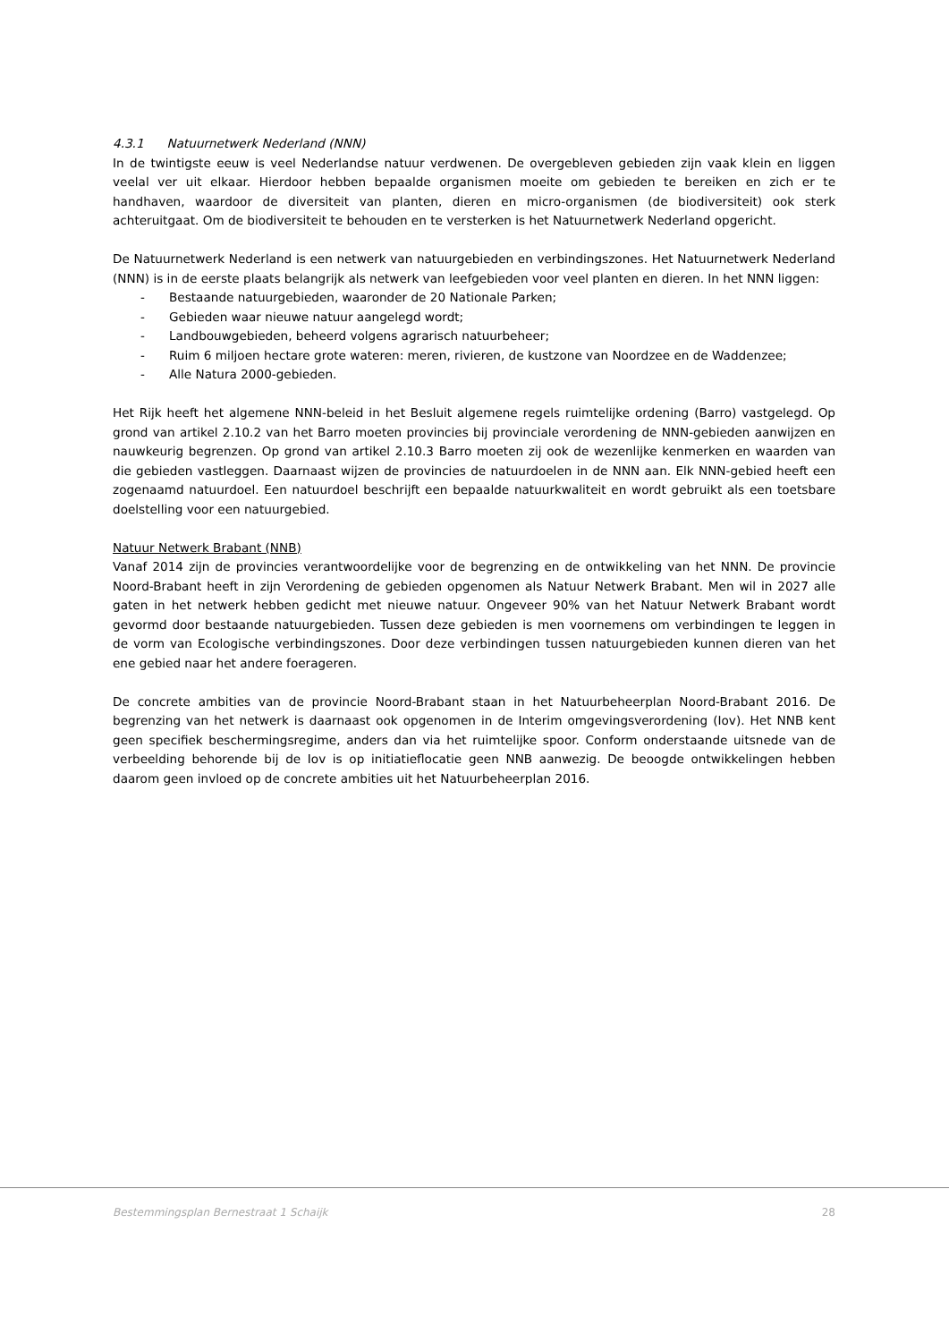4.3.1 Natuurnetwerk Nederland (NNN)
In de twintigste eeuw is veel Nederlandse natuur verdwenen. De overgebleven gebieden zijn vaak klein en liggen veelal ver uit elkaar. Hierdoor hebben bepaalde organismen moeite om gebieden te bereiken en zich er te handhaven, waardoor de diversiteit van planten, dieren en micro-organismen (de biodiversiteit) ook sterk achteruitgaat. Om de biodiversiteit te behouden en te versterken is het Natuurnetwerk Nederland opgericht.
De Natuurnetwerk Nederland is een netwerk van natuurgebieden en verbindingszones. Het Natuurnetwerk Nederland (NNN) is in de eerste plaats belangrijk als netwerk van leefgebieden voor veel planten en dieren. In het NNN liggen:
- Bestaande natuurgebieden, waaronder de 20 Nationale Parken;
- Gebieden waar nieuwe natuur aangelegd wordt;
- Landbouwgebieden, beheerd volgens agrarisch natuurbeheer;
- Ruim 6 miljoen hectare grote wateren: meren, rivieren, de kustzone van Noordzee en de Waddenzee;
- Alle Natura 2000-gebieden.
Het Rijk heeft het algemene NNN-beleid in het Besluit algemene regels ruimtelijke ordening (Barro) vastgelegd. Op grond van artikel 2.10.2 van het Barro moeten provincies bij provinciale verordening de NNN-gebieden aanwijzen en nauwkeurig begrenzen. Op grond van artikel 2.10.3 Barro moeten zij ook de wezenlijke kenmerken en waarden van die gebieden vastleggen. Daarnaast wijzen de provincies de natuurdoelen in de NNN aan. Elk NNN-gebied heeft een zogenaamd natuurdoel. Een natuurdoel beschrijft een bepaalde natuurkwaliteit en wordt gebruikt als een toetsbare doelstelling voor een natuurgebied.
Natuur Netwerk Brabant (NNB)
Vanaf 2014 zijn de provincies verantwoordelijke voor de begrenzing en de ontwikkeling van het NNN. De provincie Noord-Brabant heeft in zijn Verordening de gebieden opgenomen als Natuur Netwerk Brabant. Men wil in 2027 alle gaten in het netwerk hebben gedicht met nieuwe natuur. Ongeveer 90% van het Natuur Netwerk Brabant wordt gevormd door bestaande natuurgebieden. Tussen deze gebieden is men voornemens om verbindingen te leggen in de vorm van Ecologische verbindingszones. Door deze verbindingen tussen natuurgebieden kunnen dieren van het ene gebied naar het andere foerageren.
De concrete ambities van de provincie Noord-Brabant staan in het Natuurbeheerplan Noord-Brabant 2016. De begrenzing van het netwerk is daarnaast ook opgenomen in de Interim omgevingsverordening (Iov). Het NNB kent geen specifiek beschermingsregime, anders dan via het ruimtelijke spoor. Conform onderstaande uitsnede van de verbeelding behorende bij de Iov is op initiatieflocatie geen NNB aanwezig. De beoogde ontwikkelingen hebben daarom geen invloed op de concrete ambities uit het Natuurbeheerplan 2016.
Bestemmingsplan Bernestraat 1 Schaijk 28